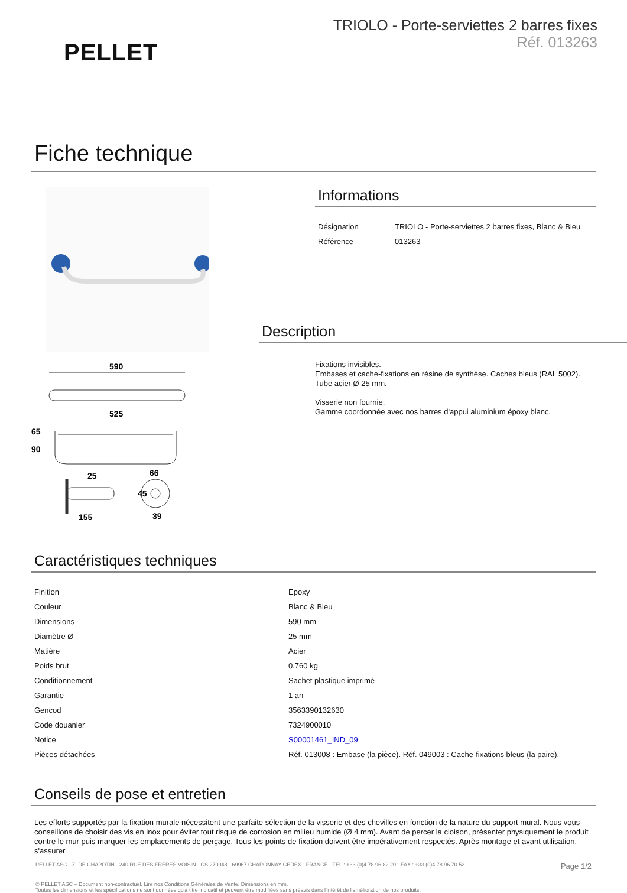PELLET
TRIOLO - Porte-serviettes 2 barres fixes
Réf. 013263
Fiche technique
590
525
65
90
25
66
45
155
39
Informations
| Désignation | TRIOLO - Porte-serviettes 2 barres fixes, Blanc & Bleu |
| Référence | 013263 |
Description
Fixations invisibles.
Embases et cache-fixations en résine de synthèse. Caches bleus (RAL 5002).
Tube acier Ø 25 mm.
Visserie non fournie.
Gamme coordonnée avec nos barres d'appui aluminium époxy blanc.
Caractéristiques techniques
| Finition | Epoxy |
| Couleur | Blanc & Bleu |
| Dimensions | 590 mm |
| Diamètre Ø | 25 mm |
| Matière | Acier |
| Poids brut | 0.760 kg |
| Conditionnement | Sachet plastique imprimé |
| Garantie | 1 an |
| Gencod | 3563390132630 |
| Code douanier | 7324900010 |
| Notice | S00001461_IND_09 |
| Pièces détachées | Réf. 013008 : Embase (la pièce). Réf. 049003 : Cache-fixations bleus (la paire). |
Conseils de pose et entretien
Les efforts supportés par la fixation murale nécessitent une parfaite sélection de la visserie et des chevilles en fonction de la nature du support mural. Nous vous conseillons de choisir des vis en inox pour éviter tout risque de corrosion en milieu humide (Ø 4 mm). Avant de percer la cloison, présenter physiquement le produit contre le mur puis marquer les emplacements de perçage. Tous les points de fixation doivent être impérativement respectés. Après montage et avant utilisation, s'assurer
PELLET ASC - ZI DE CHAPOTIN - 240 RUE DES FRÈRES VOISIN - CS 270048 - 69967 CHAPONNAY CEDEX - FRANCE - TEL : +33 (0)4 78 96 82 20 - FAX : +33 (0)4 78 96 70 52 Page 1/2
© PELLET ASC – Document non-contractuel. Lire nos Conditions Générales de Vente. Dimensions en mm.
Toutes les dimensions et les spécifications ne sont données qu'à titre indicatif et peuvent être modifiées sans préavis dans l'intérêt de l'amélioration de nos produits.